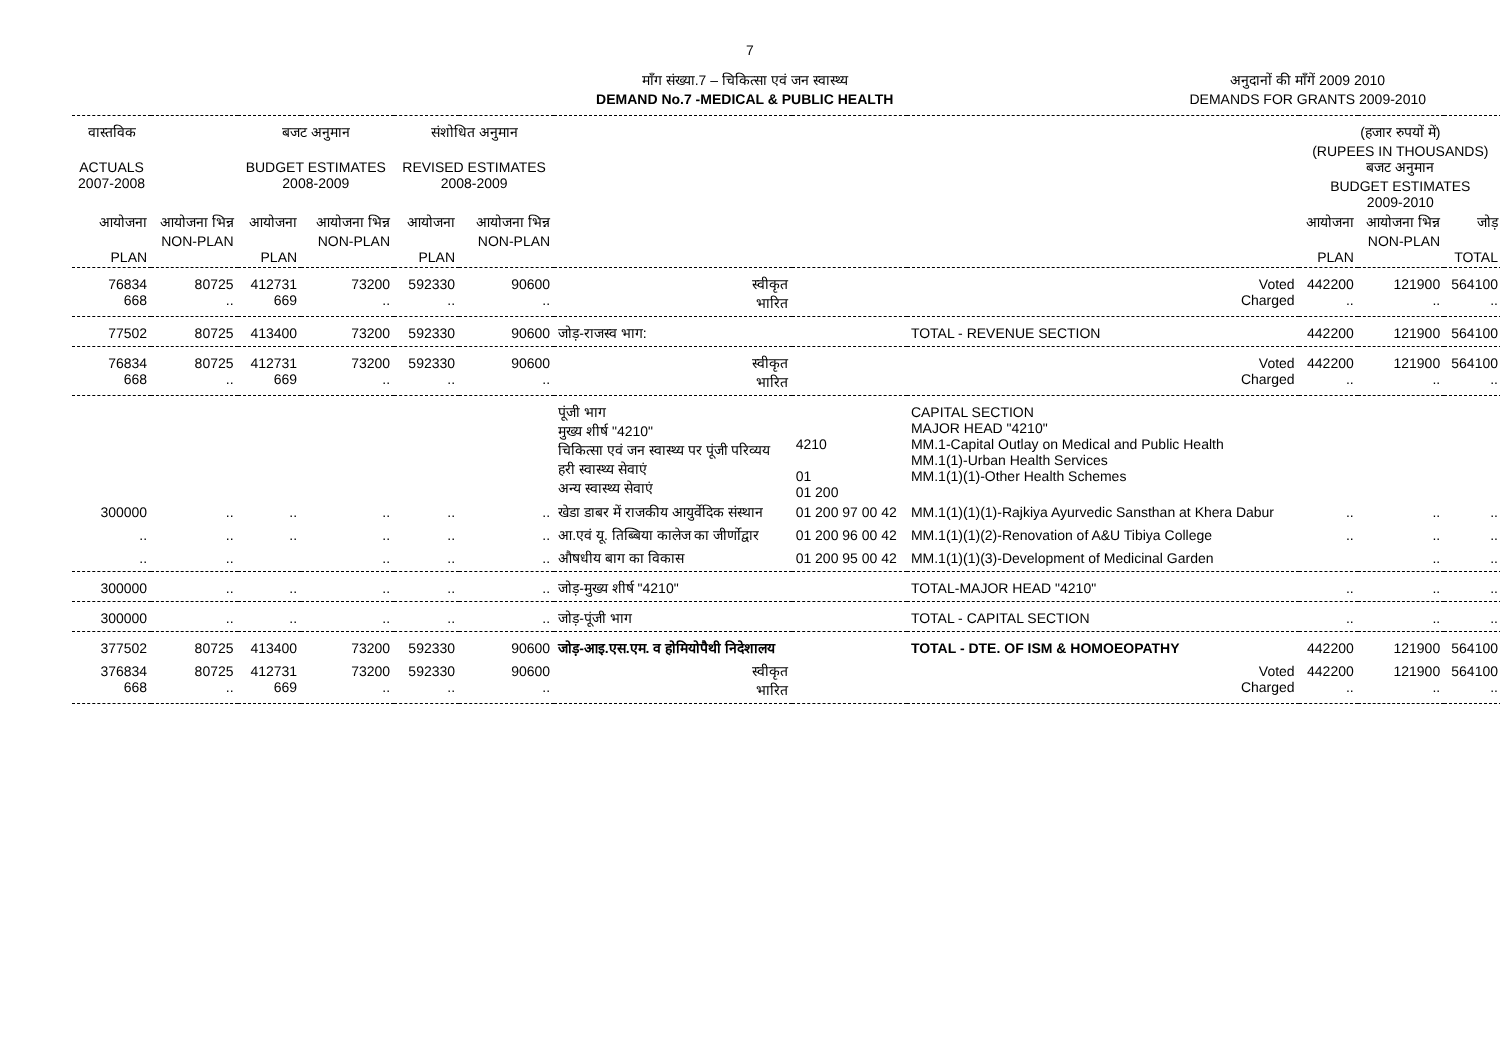7
माँग संख्या.7 – चिकित्सा एवं जन स्वास्थ्य
DEMAND No.7 -MEDICAL & PUBLIC HEALTH
अनुदानों की माँगें 2009 2010
DEMANDS FOR GRANTS 2009-2010
| वास्तविक ACTUALS 2007-2008 | | बजट अनुमान BUDGET ESTIMATES 2008-2009 | | संशोधित अनुमान REVISED ESTIMATES 2008-2009 | | | | | (हजार रुपयों में) (RUPEES IN THOUSANDS) बजट अनुमान BUDGET ESTIMATES 2009-2010 | | |
| --- | --- | --- | --- | --- | --- | --- | --- | --- | --- | --- | --- |
| आयोजना PLAN | आयोजना भिन्न NON-PLAN | आयोजना PLAN | आयोजना भिन्न NON-PLAN | आयोजना PLAN | आयोजना भिन्न NON-PLAN | | | | आयोजना PLAN | आयोजना भिन्न NON-PLAN | जोड़ TOTAL |
| 76834 668 | 80725 .. | 412731 669 | 73200 .. | 592330 .. | 90600 .. | स्वीकृत भारित | | Voted Charged | 442200 .. | 121900 .. | 564100 .. |
| 77502 | 80725 | 413400 | 73200 | 592330 | 90600 | जोड़-राजस्व भाग: | | TOTAL - REVENUE SECTION | 442200 | 121900 | 564100 |
| 76834 668 | 80725 .. | 412731 669 | 73200 .. | 592330 .. | 90600 .. | स्वीकृत भारित | | Voted Charged | 442200 .. | 121900 .. | 564100 .. |
| | | | | | | पूंजी भाग मुख्य शीर्ष "4210" चिकित्सा एवं जन स्वास्थ्य पर पूंजी परिव्यय हरी स्वास्थ्य सेवाएं अन्य स्वास्थ्य सेवाएं | 4210 01 01 200 | CAPITAL SECTION MAJOR HEAD "4210" MM.1-Capital Outlay on Medical and Public Health MM.1(1)-Urban Health Services MM.1(1)(1)-Other Health Schemes | | | |
| 300000 | .. | .. | .. | .. | .. | खेडा डाबर में राजकीय आयुर्वेदिक संस्थान | 01 200 97 00 42 | MM.1(1)(1)(1)-Rajkiya Ayurvedic Sansthan at Khera Dabur | .. | .. | .. |
| .. | .. | .. | .. | .. | .. | आ.एवं यू. तिब्बिया कालेज का जीर्णोद्वार | 01 200 96 00 42 | MM.1(1)(1)(2)-Renovation of A&U Tibiya College | .. | .. | .. |
| .. | .. | | .. | .. | .. | औषधीय बाग का विकास | 01 200 95 00 42 | MM.1(1)(1)(3)-Development of Medicinal Garden | | .. | .. |
| 300000 | .. | .. | .. | .. | .. | जोड़-मुख्य शीर्ष "4210" | | TOTAL-MAJOR HEAD "4210" | .. | .. | .. |
| 300000 | .. | .. | .. | .. | .. | जोड़-पूंजी भाग | | TOTAL - CAPITAL SECTION | .. | .. | .. |
| 377502 | 80725 | 413400 | 73200 | 592330 | 90600 | जोड़-आइ.एस.एम. व होमियोपैथी निदेशालय | | TOTAL - DTE. OF ISM & HOMOEOPATHY | 442200 | 121900 | 564100 |
| 376834 668 | 80725 .. | 412731 669 | 73200 .. | 592330 .. | 90600 .. | स्वीकृत भारित | | Voted Charged | 442200 .. | 121900 .. | 564100 .. |